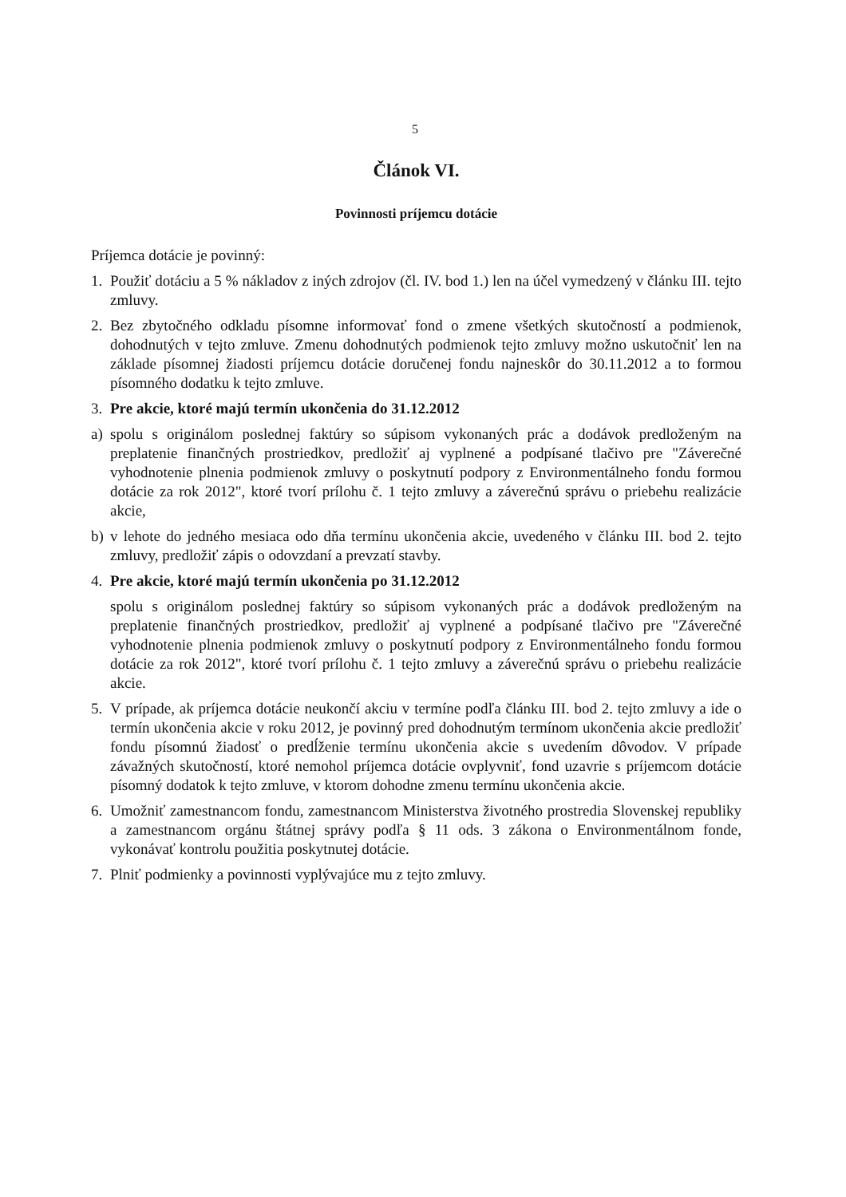5
Článok VI.
Povinnosti príjemcu dotácie
Príjemca dotácie je povinný:
1. Použiť dotáciu a 5 % nákladov z iných zdrojov (čl. IV. bod 1.) len na účel vymedzený v článku III. tejto zmluvy.
2. Bez zbytočného odkladu písomne informovať fond o zmene všetkých skutočností a podmienok, dohodnutých v tejto zmluve. Zmenu dohodnutých podmienok tejto zmluvy možno uskutočniť len na základe písomnej žiadosti príjemcu dotácie doručenej fondu najneskôr do 30.11.2012 a to formou písomného dodatku k tejto zmluve.
3. Pre akcie, ktoré majú termín ukončenia do 31.12.2012
a) spolu s originálom poslednej faktúry so súpisom vykonaných prác a dodávok predloženým na preplatenie finančných prostriedkov, predložiť aj vyplnené a podpísané tlačivo pre "Záverečné vyhodnotenie plnenia podmienok zmluvy o poskytnutí podpory z Environmentálneho fondu formou dotácie za rok 2012", ktoré tvorí prílohu č. 1 tejto zmluvy a záverečnú správu o priebehu realizácie akcie,
b) v lehote do jedného mesiaca odo dňa termínu ukončenia akcie, uvedeného v článku III. bod 2. tejto zmluvy, predložiť zápis o odovzdaní a prevzatí stavby.
4. Pre akcie, ktoré majú termín ukončenia po 31.12.2012
spolu s originálom poslednej faktúry so súpisom vykonaných prác a dodávok predloženým na preplatenie finančných prostriedkov, predložiť aj vyplnené a podpísané tlačivo pre "Záverečné vyhodnotenie plnenia podmienok zmluvy o poskytnutí podpory z Environmentálneho fondu formou dotácie za rok 2012", ktoré tvorí prílohu č. 1 tejto zmluvy a záverečnú správu o priebehu realizácie akcie.
5. V prípade, ak príjemca dotácie neukončí akciu v termíne podľa článku III. bod 2. tejto zmluvy a ide o termín ukončenia akcie v roku 2012, je povinný pred dohodnutým termínom ukončenia akcie predložiť fondu písomnú žiadosť o predĺženie termínu ukončenia akcie s uvedením dôvodov. V prípade závažných skutočností, ktoré nemohol príjemca dotácie ovplyvniť, fond uzavrie s príjemcom dotácie písomný dodatok k tejto zmluve, v ktorom dohodne zmenu termínu ukončenia akcie.
6. Umožniť zamestnancom fondu, zamestnancom Ministerstva životného prostredia Slovenskej republiky a zamestnancom orgánu štátnej správy podľa § 11 ods. 3 zákona o Environmentálnom fonde, vykonávať kontrolu použitia poskytnutej dotácie.
7. Plniť podmienky a povinnosti vyplývajúce mu z tejto zmluvy.